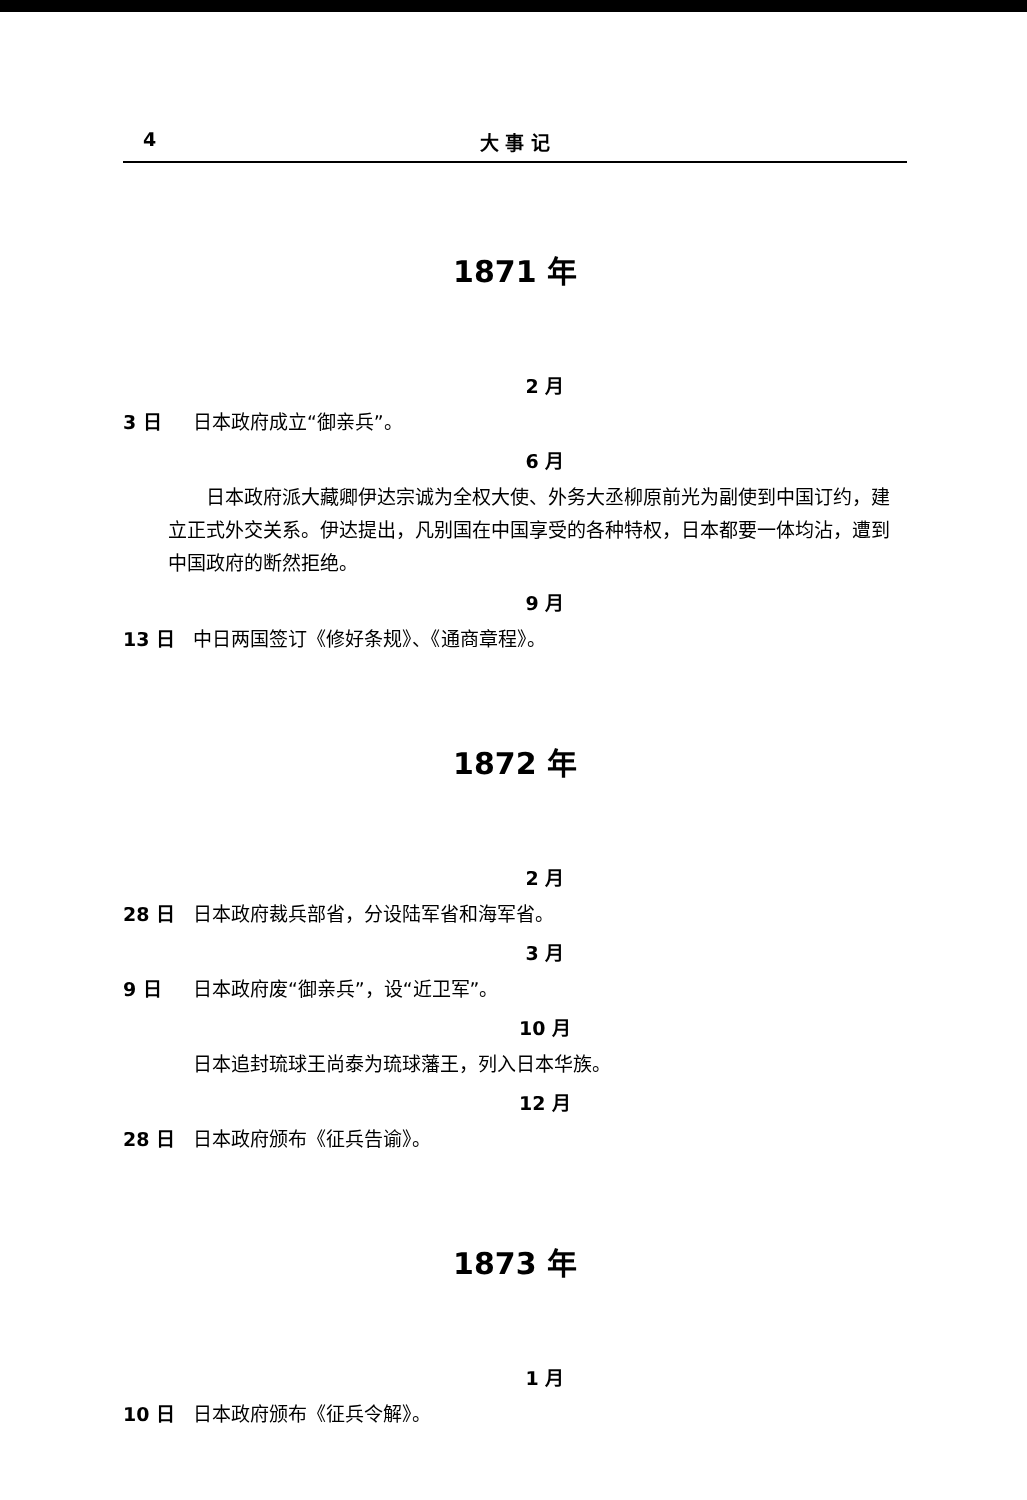4 大 事 记
1871 年
2 月
3 日 日本政府成立“御亲兵”。
6 月
日本政府派大藏卿伊达宗诚为全权大使、外务大丞柳原前光为副使到中国订约，建立正式外交关系。伊达提出，凡别国在中国享受的各种特权，日本都要一体均沾，遭到中国政府的断然拒绝。
9 月
13 日 中日两国签订《修好条规》、《通商章程》。
1872 年
2 月
28 日 日本政府裁兵部省，分设陆军省和海军省。
3 月
9 日 日本政府废“御亲兵”，设“近卫军”。
10 月
日本追封琉球王尚泰为琉球藩王，列入日本华族。
12 月
28 日 日本政府颁布《征兵告谕》。
1873 年
1 月
10 日 日本政府颁布《征兵令解》。